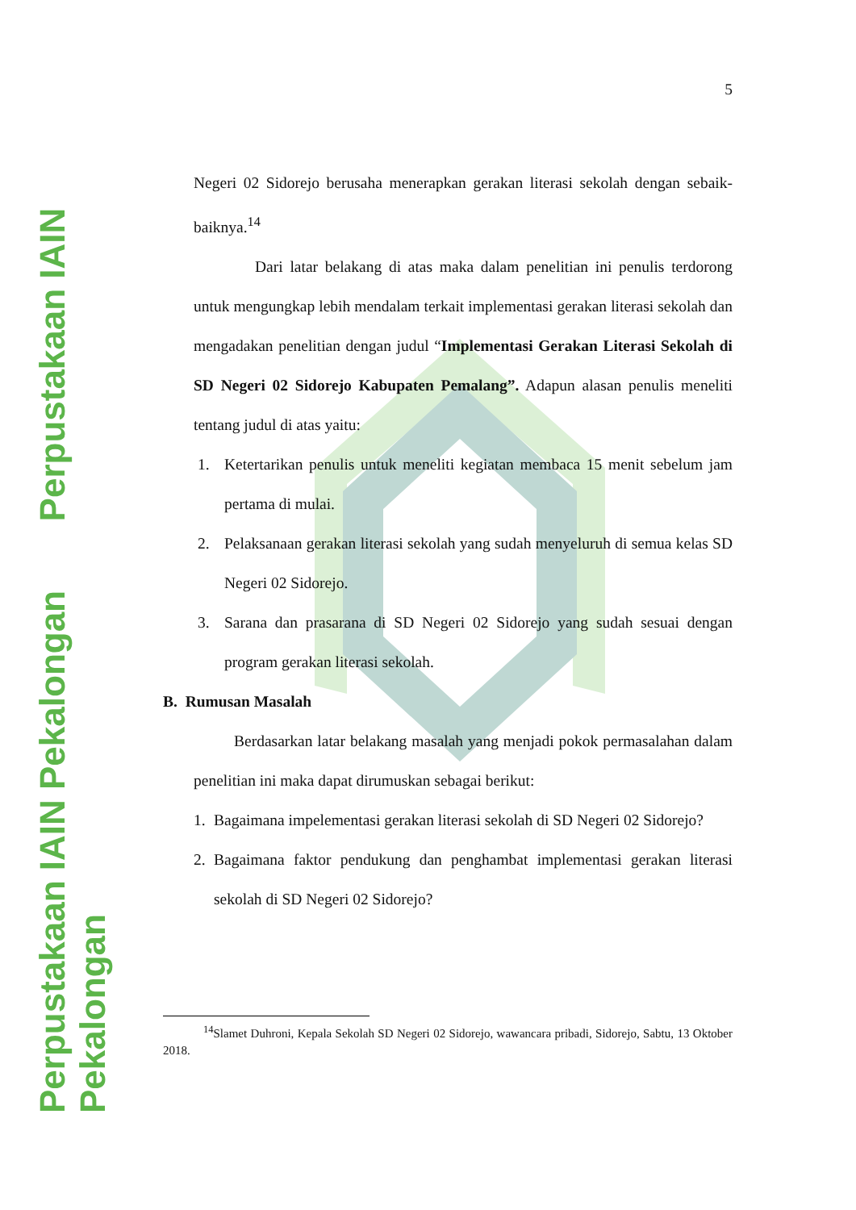Perpustakaan IAIN Pekalongan Perpustakaan IAIN Pekalongan
5
Negeri 02 Sidorejo berusaha menerapkan gerakan literasi sekolah dengan sebaik-baiknya.<sup>14</sup>
Dari latar belakang di atas maka dalam penelitian ini penulis terdorong untuk mengungkap lebih mendalam terkait implementasi gerakan literasi sekolah dan mengadakan penelitian dengan judul “Implementasi Gerakan Literasi Sekolah di SD Negeri 02 Sidorejo Kabupaten Pemalang”. Adapun alasan penulis meneliti tentang judul di atas yaitu:
1. Ketertarikan penulis untuk meneliti kegiatan membaca 15 menit sebelum jam pertama di mulai.
2. Pelaksanaan gerakan literasi sekolah yang sudah menyeluruh di semua kelas SD Negeri 02 Sidorejo.
3. Sarana dan prasarana di SD Negeri 02 Sidorejo yang sudah sesuai dengan program gerakan literasi sekolah.
B. Rumusan Masalah
Berdasarkan latar belakang masalah yang menjadi pokok permasalahan dalam penelitian ini maka dapat dirumuskan sebagai berikut:
1. Bagaimana impelementasi gerakan literasi sekolah di SD Negeri 02 Sidorejo?
2. Bagaimana faktor pendukung dan penghambat implementasi gerakan literasi sekolah di SD Negeri 02 Sidorejo?
<sup>14</sup> Slamet Duhroni, Kepala Sekolah SD Negeri 02 Sidorejo, wawancara pribadi, Sidorejo, Sabtu, 13 Oktober 2018.